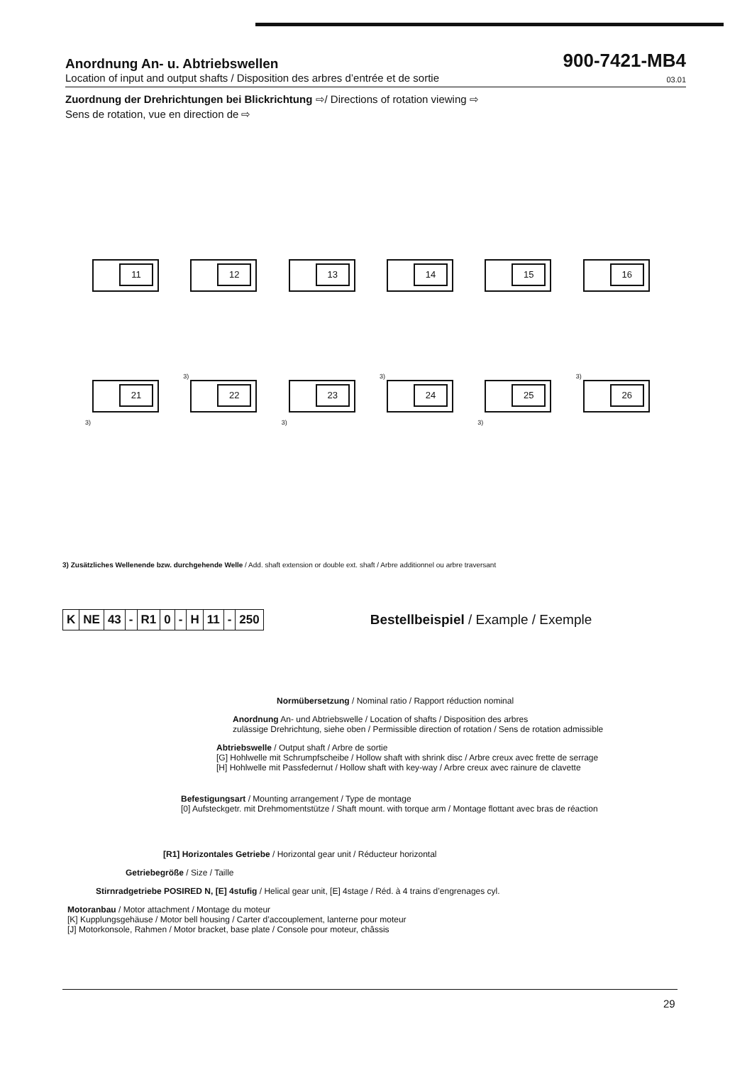Anordnung An- u. Abtriebswellen
900-7421-MB4
Location of input and output shafts / Disposition des arbres d’entrée et de sortie 03.01
Zuordnung der Drehrichtungen bei Blickrichtung ⇨/ Directions of rotation viewing ⇨
Sens de rotation, vue en direction de ⇨
11
12
13
14
15
16
21
3)
22
3)
23
3)
24
3)
25
3)
26
3)
3) Zusätzliches Wellenende bzw. durchgehende Welle / Add. shaft extension or double ext. shaft / Arbre additionnel ou arbre traversant
| K | NE | 43 | - | R1 | 0 | - | H | 11 | - | 250 |
Bestellbeispiel / Example / Exemple
Normübersetzung / Nominal ratio / Rapport réduction nominal
Anordnung An- und Abtriebswelle / Location of shafts / Disposition des arbres
zulässige Drehrichtung, siehe oben / Permissible direction of rotation / Sens de rotation admissible
Abtriebswelle / Output shaft / Arbre de sortie
[G] Hohlwelle mit Schrumpfscheibe / Hollow shaft with shrink disc / Arbre creux avec frette de serrage
[H] Hohlwelle mit Passfedernut / Hollow shaft with key-way / Arbre creux avec rainure de clavette
Befestigungsart / Mounting arrangement / Type de montage
[0] Aufsteckgetr. mit Drehmomentstütze / Shaft mount. with torque arm / Montage flottant avec bras de réaction
[R1] Horizontales Getriebe / Horizontal gear unit / Réducteur horizontal
Getriebegröße / Size / Taille
Stirnradgetriebe POSIRED N, [E] 4stufig / Helical gear unit, [E] 4stage / Réd. à 4 trains d’engrenages cyl.
Motoranbau / Motor attachment / Montage du moteur
[K] Kupplungsgehäuse / Motor bell housing / Carter d’accouplement, lanterne pour moteur
[J] Motorkonsole, Rahmen / Motor bracket, base plate / Console pour moteur, châssis
29